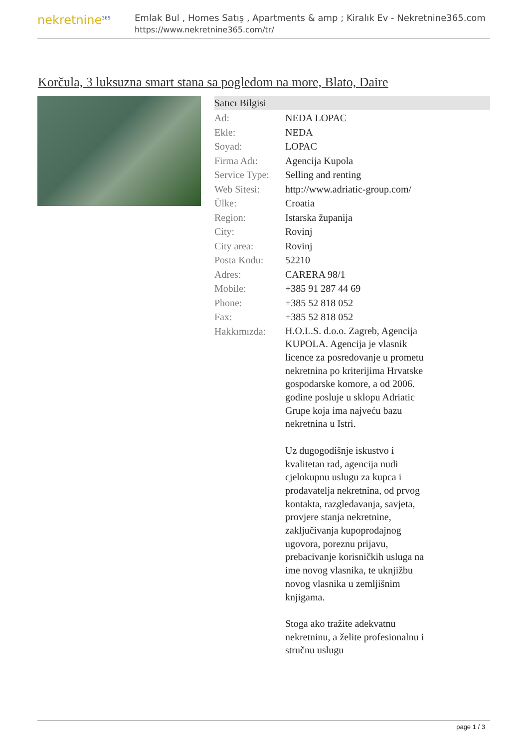nekretnine<sup>365</sup>
Emlak Bul , Homes Satış , Apartments & amp ; Kiralık Ev - Nekretnine365.com
https://www.nekretnine365.com/tr/
Korčula, 3 luksuzna smart stana sa pogledom na more, Blato, Daire
Satıcı Bilgisi
| Ad: | NEDA LOPAC |
| Ekle: | NEDA |
| Soyad: | LOPAC |
| Firma Adı: | Agencija Kupola |
| Service Type: | Selling and renting |
| Web Sitesi: | http://www.adriatic-group.com/ |
| Ülke: | Croatia |
| Region: | Istarska županija |
| City: | Rovinj |
| City area: | Rovinj |
| Posta Kodu: | 52210 |
| Adres: | CARERA 98/1 |
| Mobile: | +385 91 287 44 69 |
| Phone: | +385 52 818 052 |
| Fax: | +385 52 818 052 |
| Hakkımızda: | H.O.L.S. d.o.o. Zagreb, Agencija KUPOLA. Agencija je vlasnik licence za posredovanje u prometu nekretnina po kriterijima Hrvatske gospodarske komore, a od 2006. godine posluje u sklopu Adriatic Grupe koja ima najveću bazu nekretnina u Istri. Uz dugogodišnje iskustvo i kvalitetan rad, agencija nudi cjelokupnu uslugu za kupca i prodavatelja nekretnina, od prvog kontakta, razgledavanja, savjeta, provjere stanja nekretnine, zaključivanja kupoprodajnog ugovora, poreznu prijavu, prebacivanje korisničkih usluga na ime novog vlasnika, te uknjižbu novog vlasnika u zemljišnim knjigama. Stoga ako tražite adekvatnu nekretninu, a želite profesionalnu i stručnu uslugu |
page 1 / 3